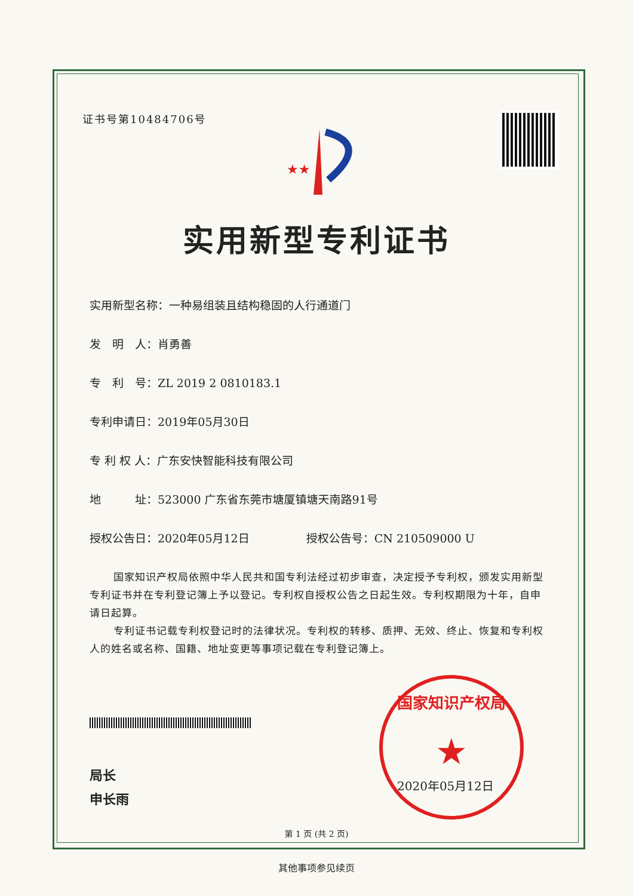证书号第10484706号
★★
实用新型专利证书
实用新型名称：一种易组装且结构稳固的人行通道门
发　明　人：肖勇善
专　利　号：ZL 2019 2 0810183.1
专利申请日：2019年05月30日
专 利 权 人：广东安快智能科技有限公司
地　　　址：523000 广东省东莞市塘厦镇塘天南路91号
授权公告日：2020年05月12日　　　　　授权公告号：CN 210509000 U
国家知识产权局依照中华人民共和国专利法经过初步审查，决定授予专利权，颁发实用新型专利证书并在专利登记簿上予以登记。专利权自授权公告之日起生效。专利权期限为十年，自申请日起算。
专利证书记载专利权登记时的法律状况。专利权的转移、质押、无效、终止、恢复和专利权人的姓名或名称、国籍、地址变更等事项记载在专利登记簿上。
局长
申长雨
国家知识产权局
★
2020年05月12日
第 1 页 (共 2 页)
其他事项参见续页